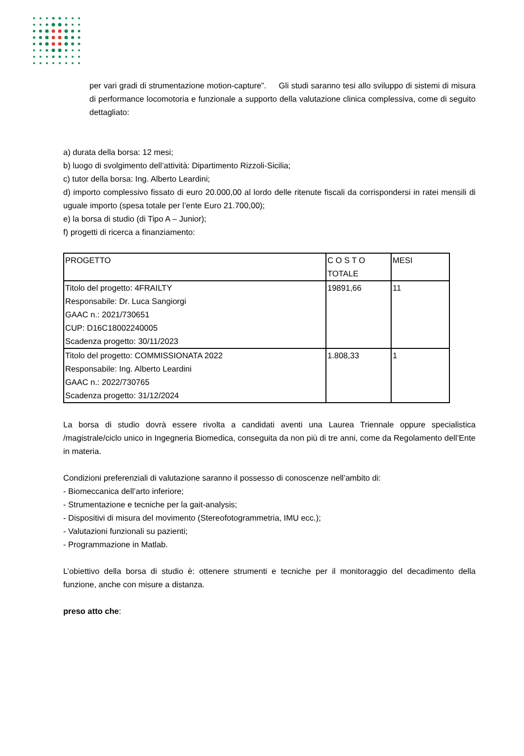per vari gradi di strumentazione motion-capture”. Gli studi saranno tesi allo sviluppo di sistemi di misura di performance locomotoria e funzionale a supporto della valutazione clinica complessiva, come di seguito dettagliato:
a) durata della borsa: 12 mesi;
b) luogo di svolgimento dell’attività: Dipartimento Rizzoli-Sicilia;
c) tutor della borsa: Ing. Alberto Leardini;
d) importo complessivo fissato di euro 20.000,00 al lordo delle ritenute fiscali da corrispondersi in ratei mensili di uguale importo (spesa totale per l’ente Euro 21.700,00);
e) la borsa di studio (di Tipo A – Junior);
f) progetti di ricerca a finanziamento:
| PROGETTO | C O S T O TOTALE | MESI |
| Titolo del progetto: 4FRAILTY Responsabile: Dr. Luca Sangiorgi GAAC n.: 2021/730651 CUP: D16C18002240005 Scadenza progetto: 30/11/2023 | 19891,66 | 11 |
| Titolo del progetto: COMMISSIONATA 2022 Responsabile: Ing. Alberto Leardini GAAC n.: 2022/730765 Scadenza progetto: 31/12/2024 | 1.808,33 | 1 |
La borsa di studio dovrà essere rivolta a candidati aventi una Laurea Triennale oppure specialistica /magistrale/ciclo unico in Ingegneria Biomedica, conseguita da non più di tre anni, come da Regolamento dell’Ente in materia.
Condizioni preferenziali di valutazione saranno il possesso di conoscenze nell’ambito di:
- Biomeccanica dell’arto inferiore;
- Strumentazione e tecniche per la gait-analysis;
- Dispositivi di misura del movimento (Stereofotogrammetria, IMU ecc.);
- Valutazioni funzionali su pazienti;
- Programmazione in Matlab.
L’obiettivo della borsa di studio è: ottenere strumenti e tecniche per il monitoraggio del decadimento della funzione, anche con misure a distanza.
preso atto che: